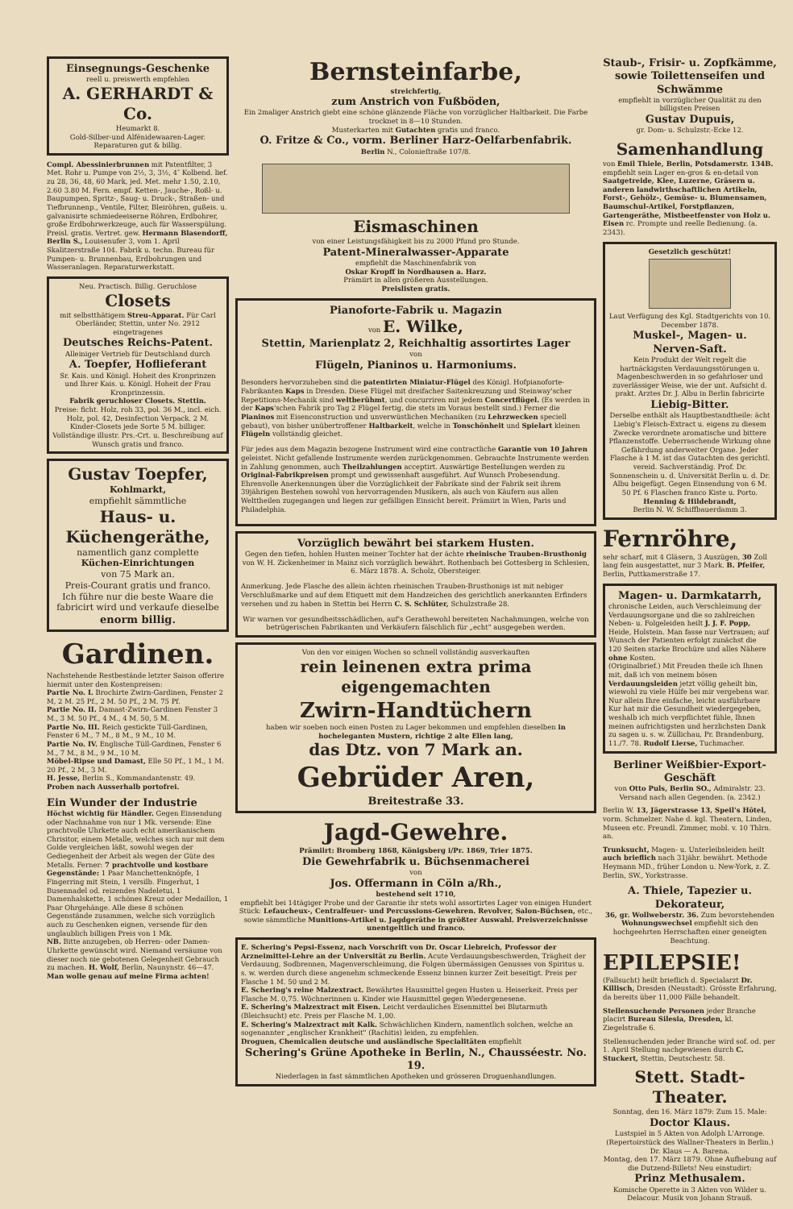Einsegnungs-Geschenke
reell u. preiswerth empfehlen
A. GERHARDT & Co.
Heumarkt 8.
Gold-Silber-und Alfénidewaaren-Lager.
Reparaturen gut & billig.
Compl. Abessinierbrunnen mit Patentfilter, 3 Met. Rohr u. Pumpe von 2½, 3, 3½, 4″ Kolbend. lief. zu 28, 36, 48, 60 Mark, jed. Met. mehr 1.50, 2.10, 2.60 3.80 M. Fern. empf. Ketten-, Jauche-, Roßl- u. Baupumpen, Spritz-, Saug- u. Druck-, Straßen- und Tiefbrunnenp., Ventile, Filter, Bleiröhren, gußeis. u. galvanisirte schmiedeeiserne Röhren, Erdbohrer, große Erdbohrwerkzeuge, auch für Wasserspülung. Preisl. gratis. Vertret. gew. Hermann Blasendorff, Berlin S., Louisenufer 3, vom 1. April Skalitzerstraße 104. Fabrik u. techn. Bureau für Pumpen- u. Brunnenbau, Erdbohrungen und Wasseranlagen. Reparaturwerkstatt.
Neu. Practisch. Billig. Geruchlose
Closets
mit selbstthätigem Streu-Apparat. Für Carl Oberländer, Stettin, unter No. 2912 eingetragenes
Deutsches Reichs-Patent.
Alleiniger Vertrieb für Deutschland durch
A. Toepfer, Hoflieferant
Sr. Kais. und Königl. Hoheit des Kronprinzen und Ihrer Kais. u. Königl. Hoheit der Frau Kronprinzessin.
Fabrik geruchloser Closets. Stettin.
Preise: ficht. Holz, roh 33, pol. 36 M., incl. eich. Holz, pol. 42, Desinfection Verpack. 2 M.
Kinder-Closets jede Sorte 5 M. billiger. Vollständige illustr. Prs.-Crt. u. Beschreibung auf Wunsch gratis und franco.
Gustav Toepfer,
Kohlmarkt,
empfiehlt sämmtliche
Haus- u. Küchengeräthe,
namentlich ganz complette
Küchen-Einrichtungen
von 75 Mark an.
Preis-Courant gratis und franco.
Ich führe nur die beste Waare die fabricirt wird und verkaufe dieselbe
enorm billig.
Gardinen.
Nachstehende Restbestände letzter Saison offerire hiermit unter den Kostenpreisen:
Partie No. I. Brochirte Zwirn-Gardinen, Fenster 2 M, 2 M. 25 Pf., 2 M. 50 Pf., 2 M. 75 Pf.
Partie No. II. Damast-Zwirn-Gardinen Fenster 3 M., 3 M. 50 Pf., 4 M., 4 M. 50, 5 M.
Partie No. III. Reich gestickte Tüll-Gardinen, Fenster 6 M., 7 M., 8 M., 9 M., 10 M.
Partie No. IV. Englische Tüll-Gardinen, Fenster 6 M., 7 M., 8 M., 9 M., 10 M.
Möbel-Ripse und Damast, Elle 50 Pf., 1 M., 1 M. 20 Pf., 2 M., 3 M.
H. Jesse, Berlin S., Kommandantenstr. 49.
Proben nach Ausserhalb portofrei.
Ein Wunder der Industrie
Höchst wichtig für Händler. Gegen Einsendung oder Nachnahme von nur 1 Mk. versende: Eine prachtvolle Uhrkette auch echt amerikanischem Chrisitor, einem Metalle, welches sich nur mit dem Golde vergleichen läßt, sowohl wegen der Gediegenheit der Arbeit als wegen der Güte des Metalls. Ferner: 7 prachtvolle und kostbare Gegenstände: 1 Paar Manchettenknöpfe, 1 Fingerring mit Stein, 1 versilb. Fingerhut, 1 Busennadel od. reizendes Nadeletui, 1 Damenhalskette, 1 schönes Kreuz oder Medaillon, 1 Paar Ohrgehänge. Alle diese 8 schönen Gegenstände zusammen, welche sich vorzüglich auch zu Geschenken eignen, versende für den unglaublich billigen Preis von 1 Mk.
NB. Bitte anzugeben, ob Herren- oder Damen-Uhrkette gewünscht wird. Niemand versäume von dieser noch nie gebotenen Gelegenheit Gebrauch zu machen. H. Wolf, Berlin, Naunynstr. 46—47.
Man wolle genau auf meine Firma achten!
Bernsteinfarbe,
streichfertig,
zum Anstrich von Fußböden,
Ein 2maliger Anstrich giebt eine schöne glänzende Fläche von vorzüglicher Haltbarkeit. Die Farbe trocknet in 8—10 Stunden.
Musterkarten mit Gutachten gratis und franco.
O. Fritze & Co., vorm. Berliner Harz-Oelfarbenfabrik.
Berlin N., Colonieſtraße 107/8.
Eismaschinen
von einer Leistungsfähigkeit bis zu 2000 Pfund pro Stunde.
Patent-Mineralwasser-Apparate
empfiehlt die Maschinenfabrik von
Oskar Kropff in Nordhausen a. Harz.
Prämiirt in allen größeren Ausstellungen.
Preislisten gratis.
Pianoforte-Fabrik u. Magazin
von E. Wilke,
Stettin, Marienplatz 2, Reichhaltig assortirtes Lager
von
Flügeln, Pianinos u. Harmoniums.
Besonders hervorzuheben sind die patentirten Miniatur-Flügel des Königl. Hofpianoforte-Fabrikanten Kaps in Dresden. Diese Flügel mit dreifacher Saitenkreuzung und Steinway'scher Repetitions-Mechanik sind weltberühmt, und concurriren mit jedem Concertflügel. (Es werden in der Kaps'schen Fabrik pro Tag 2 Flügel fertig, die stets im Voraus bestellt sind.) Ferner die Pianinos mit Eisenconstruction und unverwüstlichen Mechaniken (zu Lehrzwecken speciell gebaut), von bisher unübertroffener Haltbarkeit, welche in Tonschönheit und Spielart kleinen Flügeln vollständig gleichet.
Für jedes aus dem Magazin bezogene Instrument wird eine contractliche Garantie von 10 Jahren geleistet. Nicht gefallende Instrumente werden zurückgenommen. Gebrauchte Instrumente werden in Zahlung genommen, auch Theilzahlungen acceptirt. Auswärtige Bestellungen werden zu Original-Fabrikpreisen prompt und gewissenhaft ausgeführt. Auf Wunsch Probesendung. Ehrenvolle Anerkennungen über die Vorzüglichkeit der Fabrikate sind der Fabrik seit ihrem 39jährigen Bestehen sowohl von hervorragenden Musikern, als auch von Käufern aus allen Welttheilen zugegangen und liegen zur gefälligen Einsicht bereit. Prämiirt in Wien, Paris und Philadelphia.
Vorzüglich bewährt bei starkem Husten.
Gegen den tiefen, hohlen Husten meiner Tochter hat der ächte rheinische Trauben-Brusthonig von W. H. Zickenheimer in Mainz sich vorzüglich bewährt. Rothenbach bei Gottesberg in Schlesien, 6. März 1878. A. Scholz, Obersteiger.
Anmerkung. Jede Flasche des allein ächten rheinischen Trauben-Brusthonigs ist mit nebiger Verschlußmarke und auf dem Etiquett mit dem Handzeichen des gerichtlich anerkannten Erfinders versehen und zu haben in Stettin bei Herrn C. S. Schlüter, Schulzstraße 28.
Wir warnen vor gesundheitsschädlichen, auf's Gerathewohl bereiteten Nachahmungen, welche von betrügerischen Fabrikanten und Verkäufern fälschlich für „echt" ausgegeben werden.
Von den vor einigen Wochen so schnell vollständig ausverkauften
rein leinenen extra prima eigengemachten
Zwirn-Handtüchern
haben wir soeben noch einen Posten zu Lager bekommen und empfehlen dieselben in hocheleganten Mustern, richtige 2 alte Ellen lang,
das Dtz. von 7 Mark an.
Gebrüder Aren,
Breitestraße 33.
Jagd-Gewehre.
Prämiirt: Bromberg 1868, Königsberg i/Pr. 1869, Trier 1875.
Die Gewehrfabrik u. Büchsenmacherei
von
Jos. Offermann in Cöln a/Rh.,
bestehend seit 1710,
empfiehlt bei 14tägiger Probe und der Garantie ihr stets wohl assortirtes Lager von einigen Hundert Stück: Lefaucheux-, Centralfeuer- und Percussions-Gewehren. Revolver, Salon-Büchsen, etc., sowie sämmtliche Munitions-Artikel u. Jagdgeräthe in größter Auswahl. Preisverzeichnisse unentgeltlich und franco.
E. Schering's Pepsi-Essenz, nach Vorschrift von Dr. Oscar Liebreich, Professor der Arzneimittel-Lehre an der Universität zu Berlin. Acute Verdauungsbeschwerden, Trägheit der Verdauung, Sodbrennen, Magenverschleimung, die Folgen übermässigen Genusses von Spiritus u. s. w. werden durch diese angenehm schmeckende Essenz binnen kurzer Zeit beseitigt. Preis per Flasche 1 M. 50 und 2 M.
E. Schering's reine Malzextract. Bewährtes Hausmittel gegen Husten u. Heiserkeit. Preis per Flasche M. 0,75. Wöchnerinnen u. Kinder wie Hausmittel gegen Wiedergenesene.
E. Schering's Malzextract mit Eisen. Leicht verdauliches Eisenmittel bei Blutarmuth (Bleichsucht) etc. Preis per Flasche M. 1,00.
E. Schering's Malzextract mit Kalk. Schwächlichen Kindern, namentlich solchen, welche an sogenannter „englischer Krankheit" (Rachitis) leiden, zu empfehlen.
Droguen, Chemicalien deutsche und ausländische Specialitäten empfiehlt
Schering's Grüne Apotheke in Berlin, N., Chausséestr. No. 19.
Niederlagen in fast sämmtlichen Apotheken und grösseren Droguenhandlungen.
Staub-, Frisir- u. Zopfkämme, sowie Toilettenseifen und Schwämme
empfiehlt in vorzüglicher Qualität zu den billigsten Preisen
Gustav Dupuis,
gr. Dom- u. Schulzstr.-Ecke 12.
Samenhandlung
von Emil Thiele, Berlin, Potsdamerstr. 134B. empfiehlt sein Lager en-gros & en-detail von Saatgetreide, Klee, Luzerne, Gräsern u. anderen landwirthschaftlichen Artikeln, Forst-, Gehölz-, Gemüse- u. Blumensamen, Baumschul-Artikel, Forstpflanzen, Gartengeräthe, Mistbeetfenster von Holz u. Eisen rc. Prompte und reelle Bedienung. (a. 2343).
Gesetzlich geschützt!
Laut Verfügung des Kgl. Stadtgerichts von 10. December 1878.
Muskel-, Magen- u. Nerven-Saft.
Kein Produkt der Welt regelt die hartnäckigsten Verdauungsstörungen u. Magenbeschwerden in so gefahrloser und zuverlässiger Weise, wie der unt. Aufsicht d. prakt. Arztes Dr. J. Albu in Berlin fabricirte
Liebig-Bitter.
Derselbe enthält als Hauptbestandtheile: ächt Liebig's Fleisch-Extract u. eigens zu diesem Zwecke verordnete aromatische und bittere Pflanzenstoffe. Ueberraschende Wirkung ohne Gefährdung anderweiter Organe. Jeder Flasche à 1 M. ist das Gutachten des gerichtl. vereid. Sachverständig. Prof. Dr. Sonnenschein u. d. Universität Berlin u. d. Dr. Albu beigefügt. Gegen Einsendung von 6 M. 50 Pf. 6 Flaschen franco Kiste u. Porto.
Henning & Hildebrandt,
Berlin N. W. Schiffbauerdamm 3.
Fernröhre,
sehr scharf, mit 4 Gläsern, 3 Auszügen, 30 Zoll lang fein ausgestattet, nur 3 Mark. B. Pfeifer, Berlin, Puttkamerstraße 17.
Magen- u. Darmkatarrh,
chronische Leiden, auch Verschleimung der Verdauungsorgane und die so zahlreichen Neben- u. Folgeleiden heilt J. J. F. Popp, Heide, Holstein. Man fasse nur Vertrauen; auf Wunsch der Patienten erfolgt zunächst die 120 Seiten starke Brochüre und alles Nähere ohne Kosten.
(Originalbrief.) Mit Freuden theile ich Ihnen mit, daß ich von meinem bösen Verdauungsleiden jetzt völlig geheilt bin, wiewohl zu viele Hülfe bei mir vergebens war. Nur allein Ihre einfache, leicht ausführbare Kur hat mir die Gesundheit wiedergegeben, weshalb ich mich verpflichtet fühle, Ihnen meinen aufrichtigsten und herzlichsten Dank zu sagen u. s. w. Züllichau, Pr. Brandenburg, 11./7. 78. Rudolf Lierse, Tuchmacher.
Berliner Weißbier-Export-Geschäft
von Otto Puls, Berlin SO., Admiralstr. 23. Versand nach allen Gegenden. (a. 2342.)
Berlin W. 13, Jägerstrasse 13, Speil's Hôtel, vorm. Schmelzer. Nahe d. kgl. Theatern, Linden, Museen etc. Freundl. Zimmer, mobl. v. 10 Thlrn. an.
Trunksucht, Magen- u. Unterleibsleiden heilt auch brieflich nach 31jähr. bewährt. Methode Heymann MD., früher London u. New-York, z. Z. Berlin, SW., Yorkstrasse.
A. Thiele, Tapezier u. Dekorateur,
36, gr. Wollweberstr. 36. Zum bevorstehenden Wohnungswechsel empfiehlt sich den hochgeehrten Herrschaften einer geneigten Beachtung.
EPILEPSIE!
(Fallsucht) heilt brieflich d. Specialarzt Dr. Killisch, Dresden (Neustadt). Grösste Erfahrung, da bereits über 11,000 Fälle behandelt.
Stellensuchende Personen jeder Branche placirt Bureau Silesia, Dresden, kl. Ziegelstraße 6.
Stellensuchenden jeder Branche wird sof. od. per 1. April Stellung nachgewiesen durch C. Stuckert, Stettin, Deutschestr. 58.
Stett. Stadt-Theater.
Sonntag, den 16. März 1879: Zum 15. Male:
Doctor Klaus.
Lustspiel in 5 Akten von Adolph L'Arronge. (Repertoirstück des Wallner-Theaters in Berlin.) Dr. Klaus — A. Barena.
Montag, den 17. März 1879. Ohne Aufhebung auf die Dutzend-Billets! Neu einstudirt:
Prinz Methusalem.
Komische Operette in 3 Akten von Wilder u. Delacour. Musik von Johann Strauß.